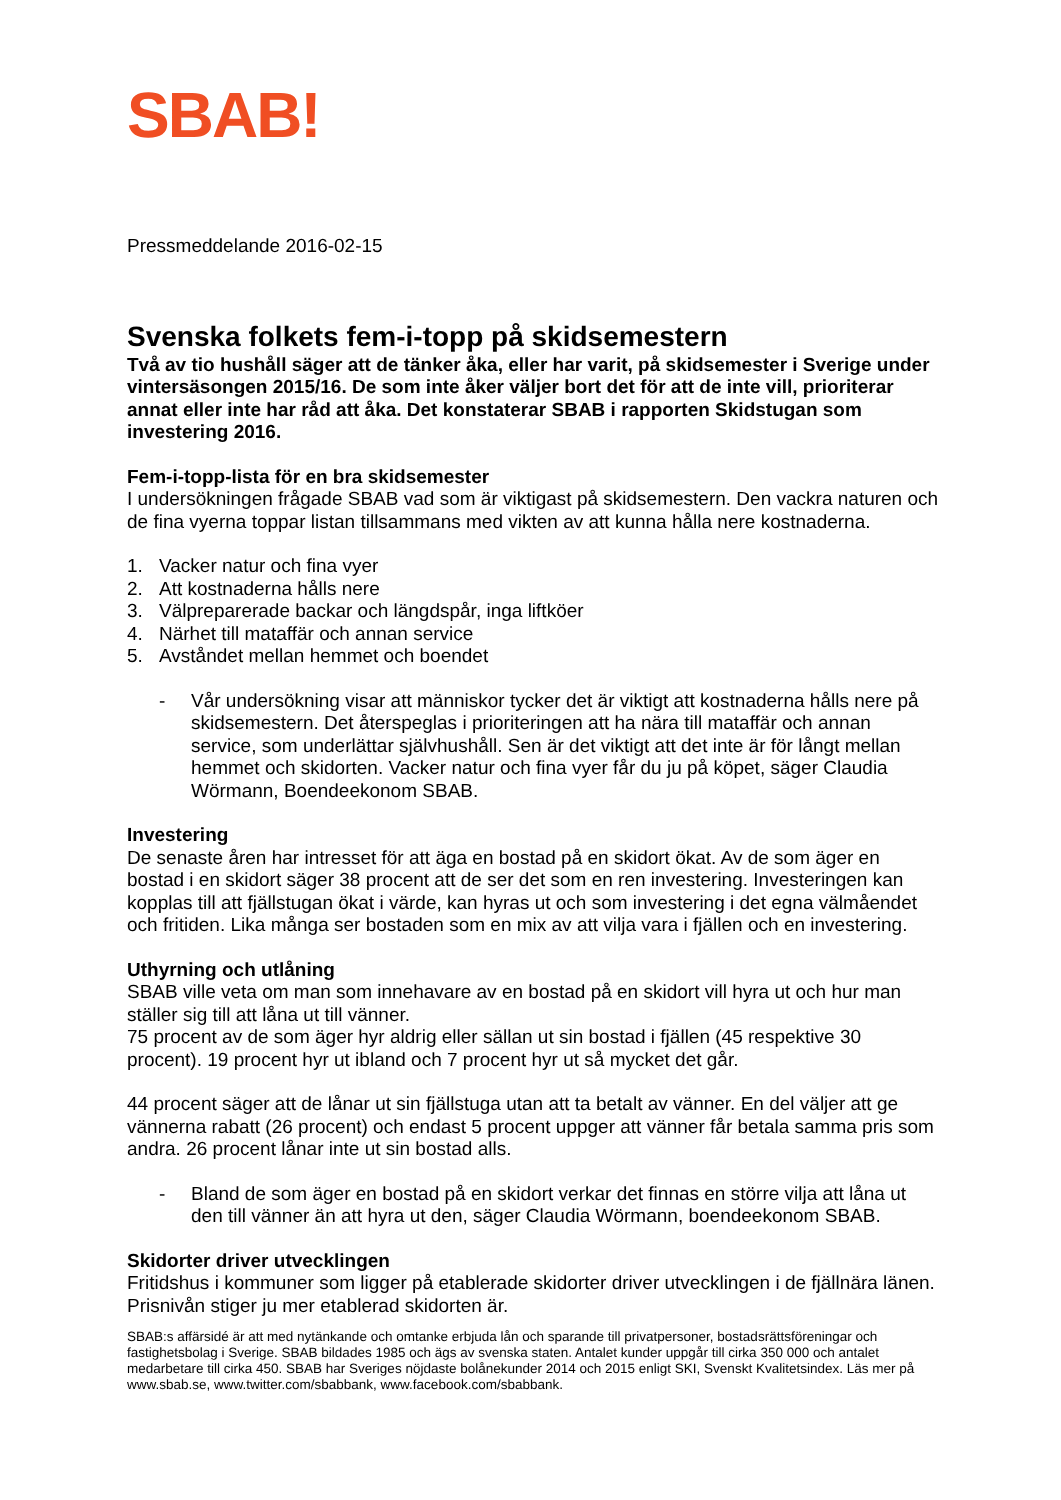SBAB!
Pressmeddelande 2016-02-15
Svenska folkets fem-i-topp på skidsemestern
Två av tio hushåll säger att de tänker åka, eller har varit, på skidsemester i Sverige under vintersäsongen 2015/16. De som inte åker väljer bort det för att de inte vill, prioriterar annat eller inte har råd att åka. Det konstaterar SBAB i rapporten Skidstugan som investering 2016.
Fem-i-topp-lista för en bra skidsemester
I undersökningen frågade SBAB vad som är viktigast på skidsemestern. Den vackra naturen och de fina vyerna toppar listan tillsammans med vikten av att kunna hålla nere kostnaderna.
1. Vacker natur och fina vyer
2. Att kostnaderna hålls nere
3. Välpreparerade backar och längdspår, inga liftköer
4. Närhet till mataffär och annan service
5. Avståndet mellan hemmet och boendet
- Vår undersökning visar att människor tycker det är viktigt att kostnaderna hålls nere på skidsemestern. Det återspeglas i prioriteringen att ha nära till mataffär och annan service, som underlättar självhushåll. Sen är det viktigt att det inte är för långt mellan hemmet och skidorten. Vacker natur och fina vyer får du ju på köpet, säger Claudia Wörmann, Boendeekonom SBAB.
Investering
De senaste åren har intresset för att äga en bostad på en skidort ökat. Av de som äger en bostad i en skidort säger 38 procent att de ser det som en ren investering. Investeringen kan kopplas till att fjällstugan ökat i värde, kan hyras ut och som investering i det egna välmåendet och fritiden. Lika många ser bostaden som en mix av att vilja vara i fjällen och en investering.
Uthyrning och utlåning
SBAB ville veta om man som innehavare av en bostad på en skidort vill hyra ut och hur man ställer sig till att låna ut till vänner.
75 procent av de som äger hyr aldrig eller sällan ut sin bostad i fjällen (45 respektive 30 procent). 19 procent hyr ut ibland och 7 procent hyr ut så mycket det går.
44 procent säger att de lånar ut sin fjällstuga utan att ta betalt av vänner. En del väljer att ge vännerna rabatt (26 procent) och endast 5 procent uppger att vänner får betala samma pris som andra. 26 procent lånar inte ut sin bostad alls.
- Bland de som äger en bostad på en skidort verkar det finnas en större vilja att låna ut den till vänner än att hyra ut den, säger Claudia Wörmann, boendeekonom SBAB.
Skidorter driver utvecklingen
Fritidshus i kommuner som ligger på etablerade skidorter driver utvecklingen i de fjällnära länen. Prisnivån stiger ju mer etablerad skidorten är.
SBAB:s affärsidé är att med nytänkande och omtanke erbjuda lån och sparande till privatpersoner, bostadsrättsföreningar och fastighetsbolag i Sverige. SBAB bildades 1985 och ägs av svenska staten. Antalet kunder uppgår till cirka 350 000 och antalet medarbetare till cirka 450. SBAB har Sveriges nöjdaste bolånekunder 2014 och 2015 enligt SKI, Svenskt Kvalitetsindex. Läs mer på www.sbab.se, www.twitter.com/sbabbank, www.facebook.com/sbabbank.